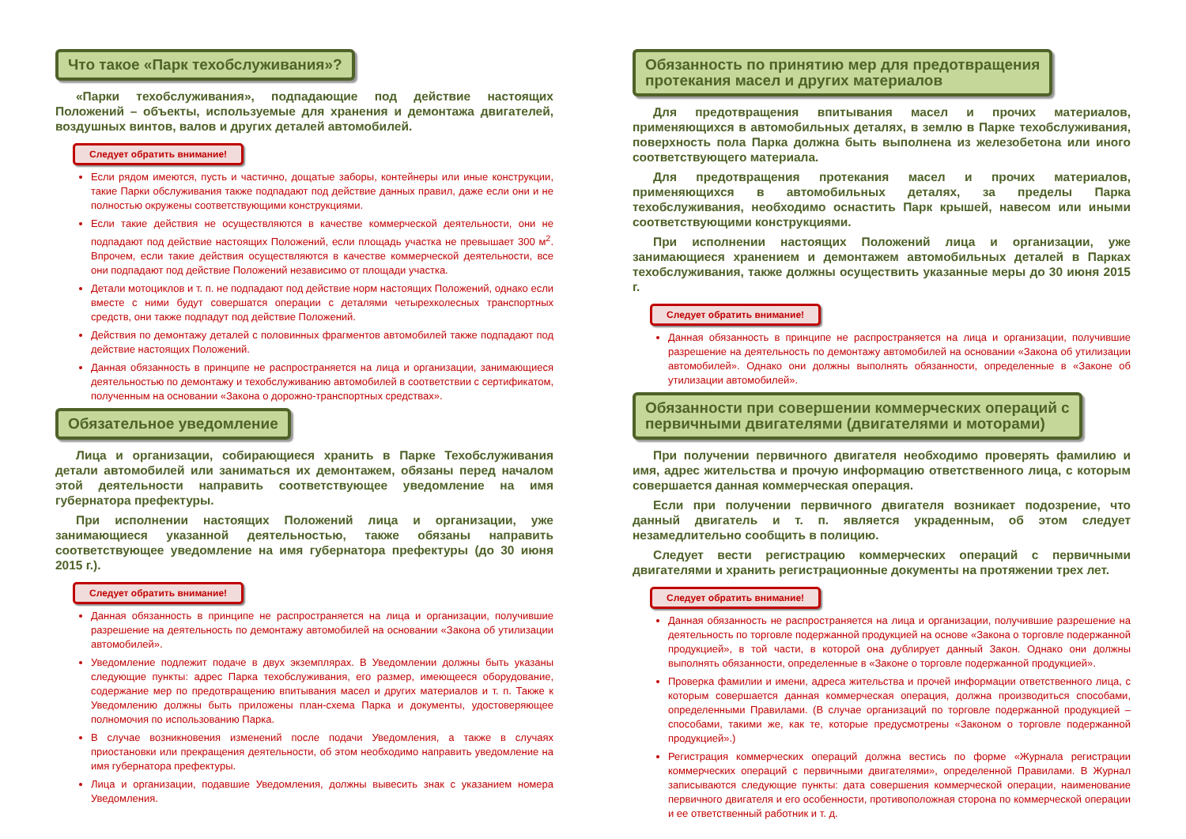Что такое «Парк техобслуживания»?
«Парки техобслуживания», подпадающие под действие настоящих Положений – объекты, используемые для хранения и демонтажа двигателей, воздушных винтов, валов и других деталей автомобилей.
Следует обратить внимание!
Если рядом имеются, пусть и частично, дощатые заборы, контейнеры или иные конструкции, такие Парки обслуживания также подпадают под действие данных правил, даже если они и не полностью окружены соответствующими конструкциями.
Если такие действия не осуществляются в качестве коммерческой деятельности, они не подпадают под действие настоящих Положений, если площадь участка не превышает 300 м<sup>2</sup>. Впрочем, если такие действия осуществляются в качестве коммерческой деятельности, все они подпадают под действие Положений независимо от площади участка.
Детали мотоциклов и т. п. не подпадают под действие норм настоящих Положений, однако если вместе с ними будут совершатся операции с деталями четырехколесных транспортных средств, они также подпадут под действие Положений.
Действия по демонтажу деталей с половинных фрагментов автомобилей также подпадают под действие настоящих Положений.
Данная обязанность в принципе не распространяется на лица и организации, занимающиеся деятельностью по демонтажу и техобслуживанию автомобилей в соответствии с сертификатом, полученным на основании «Закона о дорожно-транспортных средствах».
Обязательное уведомление
Лица и организации, собирающиеся хранить в Парке Техобслуживания детали автомобилей или заниматься их демонтажем, обязаны перед началом этой деятельности направить соответствующее уведомление на имя губернатора префектуры.
При исполнении настоящих Положений лица и организации, уже занимающиеся указанной деятельностью, также обязаны направить соответствующее уведомление на имя губернатора префектуры (до 30 июня 2015 г.).
Следует обратить внимание!
Данная обязанность в принципе не распространяется на лица и организации, получившие разрешение на деятельность по демонтажу автомобилей на основании «Закона об утилизации автомобилей».
Уведомление подлежит подаче в двух экземплярах. В Уведомлении должны быть указаны следующие пункты: адрес Парка техобслуживания, его размер, имеющееся оборудование, содержание мер по предотвращению впитывания масел и других материалов и т. п. Также к Уведомлению должны быть приложены план-схема Парка и документы, удостоверяющее полномочия по использованию Парка.
В случае возникновения изменений после подачи Уведомления, а также в случаях приостановки или прекращения деятельности, об этом необходимо направить уведомление на имя губернатора префектуры.
Лица и организации, подавшие Уведомления, должны вывесить знак с указанием номера Уведомления.
Обязанность по принятию мер для предотвращения
протекания масел и других материалов
Для предотвращения впитывания масел и прочих материалов, применяющихся в автомобильных деталях, в землю в Парке техобслуживания, поверхность пола Парка должна быть выполнена из железобетона или иного соответствующего материала.
Для предотвращения протекания масел и прочих материалов, применяющихся в автомобильных деталях, за пределы Парка техобслуживания, необходимо оснастить Парк крышей, навесом или иными соответствующими конструкциями.
При исполнении настоящих Положений лица и организации, уже занимающиеся хранением и демонтажем автомобильных деталей в Парках техобслуживания, также должны осуществить указанные меры до 30 июня 2015 г.
Следует обратить внимание!
Данная обязанность в принципе не распространяется на лица и организации, получившие разрешение на деятельность по демонтажу автомобилей на основании «Закона об утилизации автомобилей». Однако они должны выполнять обязанности, определенные в «Законе об утилизации автомобилей».
Обязанности при совершении коммерческих операций с
первичными двигателями (двигателями и моторами)
При получении первичного двигателя необходимо проверять фамилию и имя, адрес жительства и прочую информацию ответственного лица, с которым совершается данная коммерческая операция.
Если при получении первичного двигателя возникает подозрение, что данный двигатель и т. п. является украденным, об этом следует незамедлительно сообщить в полицию.
Следует вести регистрацию коммерческих операций с первичными двигателями и хранить регистрационные документы на протяжении трех лет.
Следует обратить внимание!
Данная обязанность не распространяется на лица и организации, получившие разрешение на деятельность по торговле подержанной продукцией на основе «Закона о торговле подержанной продукцией», в той части, в которой она дублирует данный Закон. Однако они должны выполнять обязанности, определенные в «Законе о торговле подержанной продукцией».
Проверка фамилии и имени, адреса жительства и прочей информации ответственного лица, с которым совершается данная коммерческая операция, должна производиться способами, определенными Правилами. (В случае организаций по торговле подержанной продукцией – способами, такими же, как те, которые предусмотрены «Законом о торговле подержанной продукцией».)
Регистрация коммерческих операций должна вестись по форме «Журнала регистрации коммерческих операций с первичными двигателями», определенной Правилами. В Журнал записываются следующие пункты: дата совершения коммерческой операции, наименование первичного двигателя и его особенности, противоположная сторона по коммерческой операции и ее ответственный работник и т. д.